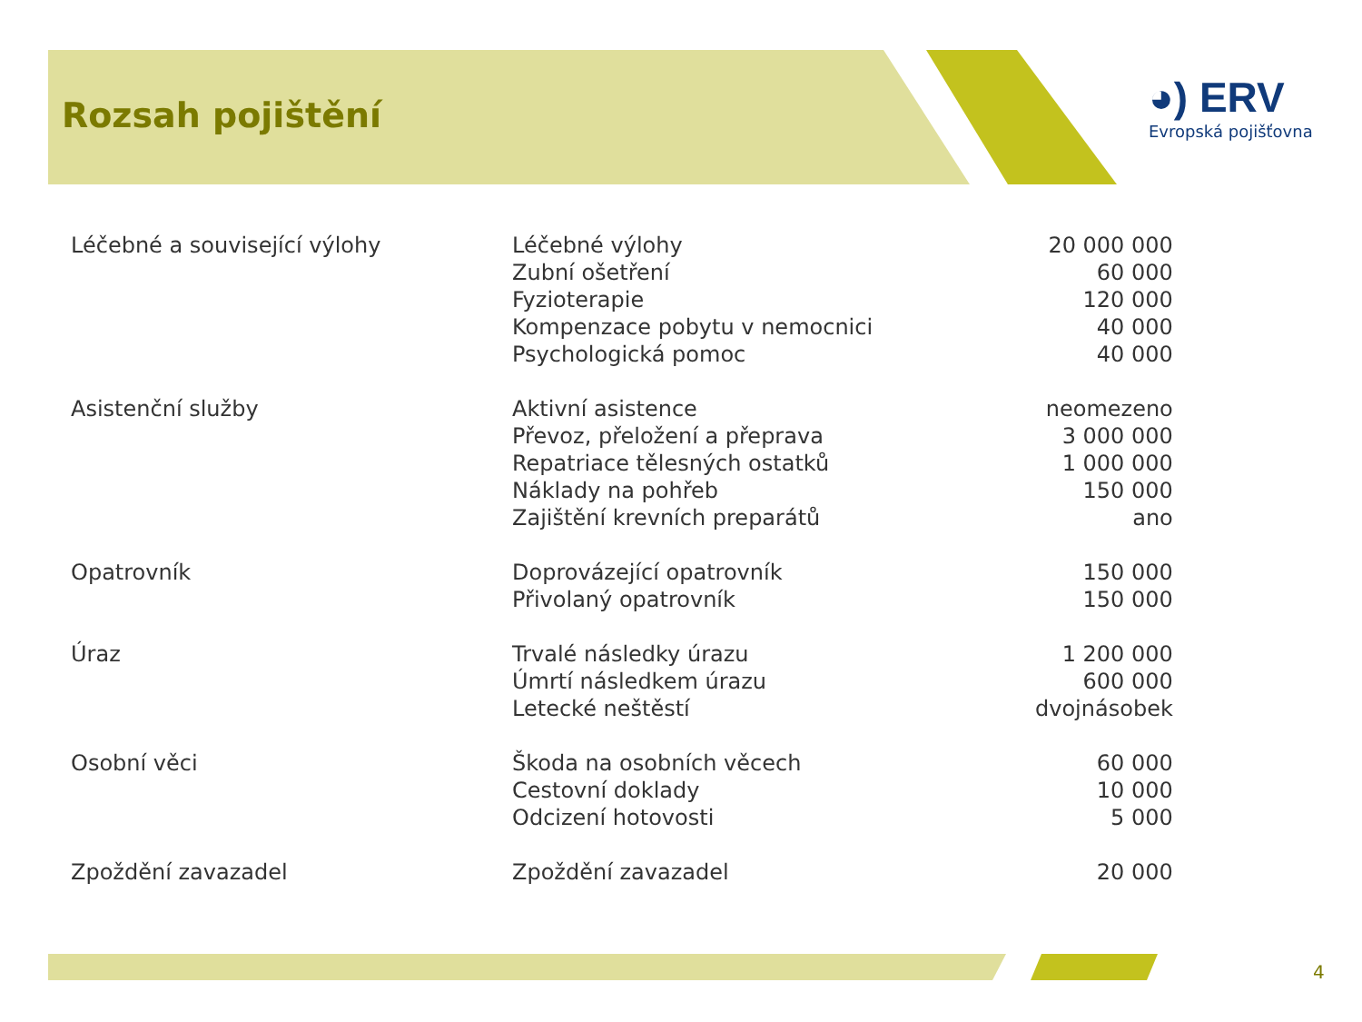Rozsah pojištění
◕) ERV
Evropská pojišťovna
| Léčebné a související výlohy | Léčebné výlohy | 20 000 000 |
| | Zubní ošetření | 60 000 |
| | Fyzioterapie | 120 000 |
| | Kompenzace pobytu v nemocnici | 40 000 |
| | Psychologická pomoc | 40 000 |
| Asistenční služby | Aktivní asistence | neomezeno |
| | Převoz, přeložení a přeprava | 3 000 000 |
| | Repatriace tělesných ostatků | 1 000 000 |
| | Náklady na pohřeb | 150 000 |
| | Zajištění krevních preparátů | ano |
| Opatrovník | Doprovázející opatrovník | 150 000 |
| | Přivolaný opatrovník | 150 000 |
| Úraz | Trvalé následky úrazu | 1 200 000 |
| | Úmrtí následkem úrazu | 600 000 |
| | Letecké neštěstí | dvojnásobek |
| Osobní věci | Škoda na osobních věcech | 60 000 |
| | Cestovní doklady | 10 000 |
| | Odcizení hotovosti | 5 000 |
| Zpoždění zavazadel | Zpoždění zavazadel | 20 000 |
4